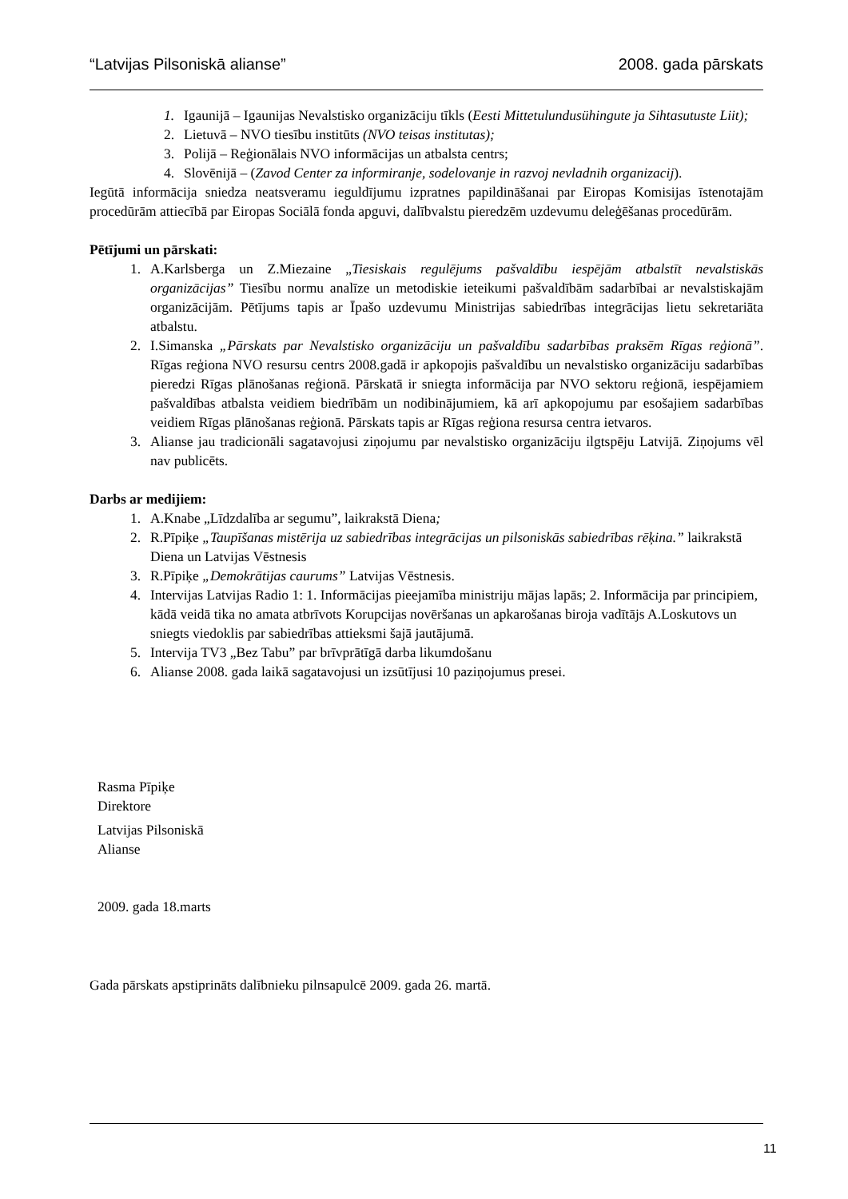“Latvijas Pilsoniskā alianse” 2008. gada pārskats
1. Igaunijā – Igaunijas Nevalstisko organizāciju tīkls (Eesti Mittetulundusühingute ja Sihtasutuste Liit);
2. Lietuvā – NVO tiesību institūts (NVO teisas institutas);
3. Polijā – Reģionālais NVO informācijas un atbalsta centrs;
4. Slovēnijā – (Zavod Center za informiranje, sodelovanje in razvoj nevladnih organizacij).
Iegūtā informācija sniedza neatsveramu ieguldījumu izpratnes papildināšanai par Eiropas Komisijas īstenotajām procedūrām attiecībā par Eiropas Sociālā fonda apguvi, dalībvalstu pieredzēm uzdevumu deleģēšanas procedūrām.
Pētījumi un pārskati:
1. A.Karlsberga un Z.Miezaine „Tiesiskais regulējums pašvaldību iespējām atbalstīt nevalstiskās organizācijas” Tiesību normu analīze un metodiskie ieteikumi pašvaldībām sadarbībai ar nevalstiskajām organizācijām. Pētījums tapis ar Īpašo uzdevumu Ministrijas sabiedrības integrācijas lietu sekretariāta atbalstu.
2. I.Simanska „Pārskats par Nevalstisko organizāciju un pašvaldību sadarbības praksēm Rīgas reģionā”. Rīgas reģiona NVO resursu centrs 2008.gadā ir apkopojis pašvaldību un nevalstisko organizāciju sadarbības pieredzi Rīgas plānošanas reģionā. Pārskatā ir sniegta informācija par NVO sektoru reģionā, iespējamiem pašvaldības atbalsta veidiem biedrībām un nodibinājumiem, kā arī apkopojumu par esošajiem sadarbības veidiem Rīgas plānošanas reģionā. Pārskats tapis ar Rīgas reģiona resursa centra ietvaros.
3. Alianse jau tradicionāli sagatavojusi ziņojumu par nevalstisko organizāciju ilgtspēju Latvijā. Ziņojums vēl nav publicēts.
Darbs ar medijiem:
1. A.Knabe „Līdzdalība ar segumu”, laikrakstā Diena;
2. R.Pīpiķe „Taupīšanas mistērija uz sabiedrības integrācijas un pilsoniskās sabiedrības rēķina.” laikrakstā Diena un Latvijas Vēstnesis
3. R.Pīpiķe „Demokrātijas caurums” Latvijas Vēstnesis.
4. Intervijas Latvijas Radio 1: 1. Informācijas pieejamība ministriju mājas lapās; 2. Informācija par principiem, kādā veidā tika no amata atbrīvots Korupcijas novēršanas un apkarošanas biroja vadītājs A.Loskutovs un sniegts viedoklis par sabiedrības attieksmi šajā jautājumā.
5. Intervija TV3 „Bez Tabu” par brīvprātīgā darba likumdošanu
6. Alianse 2008. gada laikā sagatavojusi un izsūtījusi 10 paziņojumus presei.
Rasma Pīpiķe
Direktore
Latvijas Pilsoniskā
Alianse
2009. gada 18.marts
Gada pārskats apstiprināts dalībnieku pilnsapulcē 2009. gada 26. martā.
11